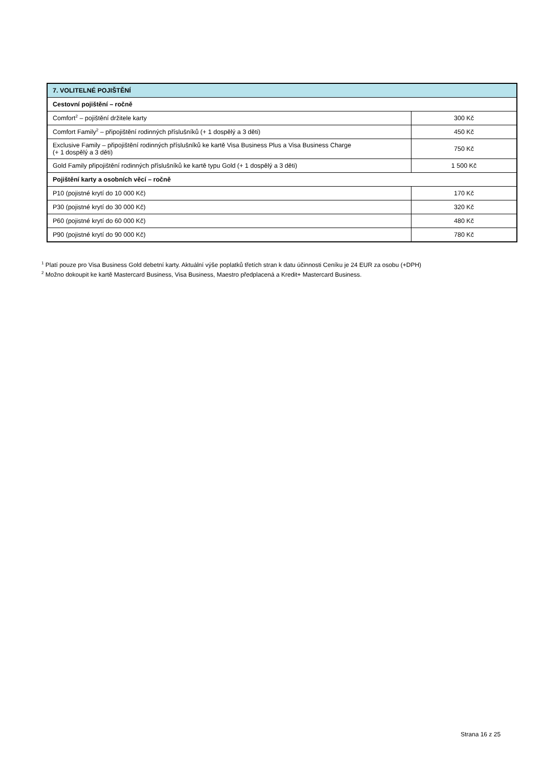| 7. VOLITELNÉ POJIŠTĚNÍ | |
| --- | --- |
| Cestovní pojištění – ročně | |
| Comfort<sup>2</sup> – pojištění držitele karty | 300 Kč |
| Comfort Family<sup>2</sup> – připojištění rodinných příslušníků (+ 1 dospělý a 3 děti) | 450 Kč |
| Exclusive Family – připojištění rodinných příslušníků ke kartě Visa Business Plus a Visa Business Charge (+ 1 dospělý a 3 děti) | 750 Kč |
| Gold Family připojištění rodinných příslušníků ke kartě typu Gold (+ 1 dospělý a 3 děti) | 1 500 Kč |
| Pojištění karty a osobních věcí – ročně | |
| P10 (pojistné krytí do 10 000 Kč) | 170 Kč |
| P30 (pojistné krytí do 30 000 Kč) | 320 Kč |
| P60 (pojistné krytí do 60 000 Kč) | 480 Kč |
| P90 (pojistné krytí do 90 000 Kč) | 780 Kč |
<sup>1</sup> Platí pouze pro Visa Business Gold debetní karty. Aktuální výše poplatků třetích stran k datu účinnosti Ceníku je 24 EUR za osobu (+DPH)
<sup>2</sup> Možno dokoupit ke kartě Mastercard Business, Visa Business, Maestro předplacená a Kredit+ Mastercard Business.
Strana 16 z 25